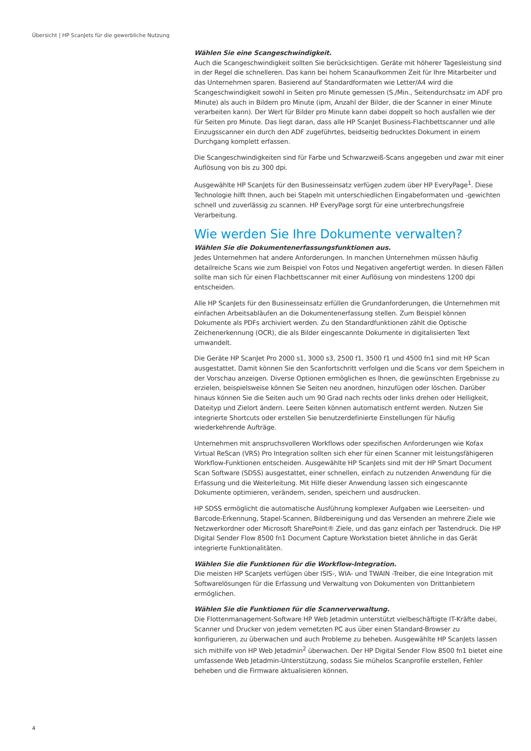Übersicht | HP ScanJets für die gewerbliche Nutzung
Wählen Sie eine Scangeschwindigkeit.
Auch die Scangeschwindigkeit sollten Sie berücksichtigen. Geräte mit höherer Tagesleistung sind in der Regel die schnelleren. Das kann bei hohem Scanaufkommen Zeit für Ihre Mitarbeiter und das Unternehmen sparen. Basierend auf Standardformaten wie Letter/A4 wird die Scangeschwindigkeit sowohl in Seiten pro Minute gemessen (S./Min., Seitendurchsatz im ADF pro Minute) als auch in Bildern pro Minute (ipm, Anzahl der Bilder, die der Scanner in einer Minute verarbeiten kann). Der Wert für Bilder pro Minute kann dabei doppelt so hoch ausfallen wie der für Seiten pro Minute. Das liegt daran, dass alle HP ScanJet Business-Flachbettscanner und alle Einzugsscanner ein durch den ADF zugeführtes, beidseitig bedrucktes Dokument in einem Durchgang komplett erfassen.
Die Scangeschwindigkeiten sind für Farbe und Schwarzweiß-Scans angegeben und zwar mit einer Auflösung von bis zu 300 dpi.
Ausgewählte HP ScanJets für den Businesseinsatz verfügen zudem über HP EveryPage<sup>1</sup>. Diese Technologie hilft Ihnen, auch bei Stapeln mit unterschiedlichen Eingabeformaten und -gewichten schnell und zuverlässig zu scannen. HP EveryPage sorgt für eine unterbrechungsfreie Verarbeitung.
Wie werden Sie Ihre Dokumente verwalten?
Wählen Sie die Dokumentenerfassungsfunktionen aus.
Jedes Unternehmen hat andere Anforderungen. In manchen Unternehmen müssen häufig detailreiche Scans wie zum Beispiel von Fotos und Negativen angefertigt werden. In diesen Fällen sollte man sich für einen Flachbettscanner mit einer Auflösung von mindestens 1200 dpi entscheiden.
Alle HP ScanJets für den Businesseinsatz erfüllen die Grundanforderungen, die Unternehmen mit einfachen Arbeitsabläufen an die Dokumentenerfassung stellen. Zum Beispiel können Dokumente als PDFs archiviert werden. Zu den Standardfunktionen zählt die Optische Zeichenerkennung (OCR), die als Bilder eingescannte Dokumente in digitalisierten Text umwandelt.
Die Geräte HP ScanJet Pro 2000 s1, 3000 s3, 2500 f1, 3500 f1 und 4500 fn1 sind mit HP Scan ausgestattet. Damit können Sie den Scanfortschritt verfolgen und die Scans vor dem Speichern in der Vorschau anzeigen. Diverse Optionen ermöglichen es Ihnen, die gewünschten Ergebnisse zu erzielen, beispielsweise können Sie Seiten neu anordnen, hinzufügen oder löschen. Darüber hinaus können Sie die Seiten auch um 90 Grad nach rechts oder links drehen oder Helligkeit, Dateityp und Zielort ändern. Leere Seiten können automatisch entfernt werden. Nutzen Sie integrierte Shortcuts oder erstellen Sie benutzerdefinierte Einstellungen für häufig wiederkehrende Aufträge.
Unternehmen mit anspruchsvolleren Workflows oder spezifischen Anforderungen wie Kofax Virtual ReScan (VRS) Pro Integration sollten sich eher für einen Scanner mit leistungsfähigeren Workflow-Funktionen entscheiden. Ausgewählte HP ScanJets sind mit der HP Smart Document Scan Software (SDSS) ausgestattet, einer schnellen, einfach zu nutzenden Anwendung für die Erfassung und die Weiterleitung. Mit Hilfe dieser Anwendung lassen sich eingescannte Dokumente optimieren, verändern, senden, speichern und ausdrucken.
HP SDSS ermöglicht die automatische Ausführung komplexer Aufgaben wie Leerseiten- und Barcode-Erkennung, Stapel-Scannen, Bildbereinigung und das Versenden an mehrere Ziele wie Netzwerkordner oder Microsoft SharePoint® Ziele, und das ganz einfach per Tastendruck. Die HP Digital Sender Flow 8500 fn1 Document Capture Workstation bietet ähnliche in das Gerät integrierte Funktionalitäten.
Wählen Sie die Funktionen für die Workflow-Integration.
Die meisten HP ScanJets verfügen über ISIS-, WIA- und TWAIN -Treiber, die eine Integration mit Softwarelösungen für die Erfassung und Verwaltung von Dokumenten von Drittanbietern ermöglichen.
Wählen Sie die Funktionen für die Scannerverwaltung.
Die Flottenmanagement-Software HP Web Jetadmin unterstützt vielbeschäftigte IT-Kräfte dabei, Scanner und Drucker von jedem vernetzten PC aus über einen Standard-Browser zu konfigurieren, zu überwachen und auch Probleme zu beheben. Ausgewählte HP ScanJets lassen sich mithilfe von HP Web Jetadmin<sup>2</sup> überwachen. Der HP Digital Sender Flow 8500 fn1 bietet eine umfassende Web Jetadmin-Unterstützung, sodass Sie mühelos Scanprofile erstellen, Fehler beheben und die Firmware aktualisieren können.
4